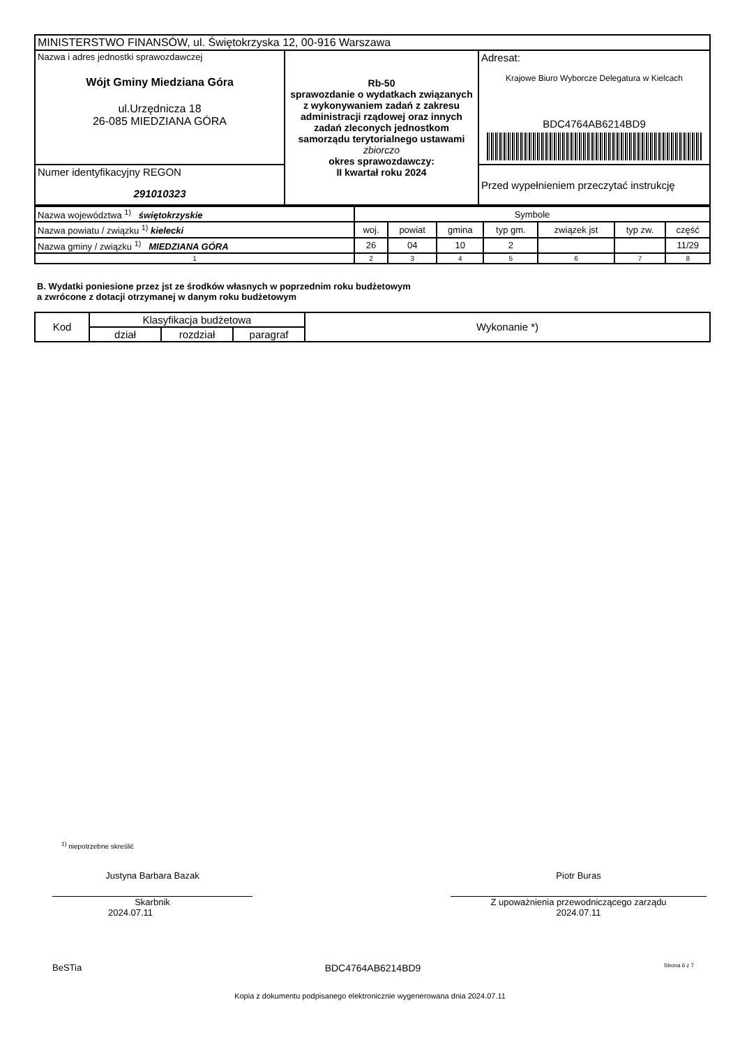| MINISTERSTWO FINANSÓW, ul. Świętokrzyska 12, 00-916 Warszawa | | |
| Nazwa i adres jednostki sprawozdawczej Wójt Gminy Miedziana Góra ul.Urzędnicza 18 26-085 MIEDZIANA GÓRA | Rb-50 sprawozdanie o wydatkach związanych z wykonywaniem zadań z zakresu administracji rządowej oraz innych zadań zleconych jednostkom samorządu terytorialnego ustawami zbiorczo okres sprawozdawczy: II kwartał roku 2024 | Adresat: Krajowe Biuro Wyborcze Delegatura w Kielcach BDC4764AB6214BD9 |
| Numer identyfikacyjny REGON 291010323 | | Przed wypełnieniem przeczytać instrukcję |
| Nazwa województwa <sup>1)</sup> świętokrzyskie | Symbole | | | | | | |
| Nazwa powiatu / związku <sup>1)</sup> kielecki | woj. | powiat | gmina | typ gm. | związek jst | typ zw. | część |
| Nazwa gminy / związku <sup>1)</sup> MIEDZIANA GÓRA | 26 | 04 | 10 | 2 | | | 11/29 |
| 1 | 2 | 3 | 4 | 5 | 6 | 7 | 8 |
B. Wydatki poniesione przez jst ze środków własnych w poprzednim roku budżetowym
a zwrócone z dotacji otrzymanej w danym roku budżetowym
| Kod | Klasyfikacja budżetowa | | | Wykonanie *) |
| | dział | rozdział | paragraf | |
<sup>1)</sup> niepotrzebne skreślić
Justyna Barbara Bazak
Skarbnik
2024.07.11
Piotr Buras
Z upoważnienia przewodniczącego zarządu
2024.07.11
BeSTia BDC4764AB6214BD9 Strona 6 z 7
Kopia z dokumentu podpisanego elektronicznie wygenerowana dnia 2024.07.11